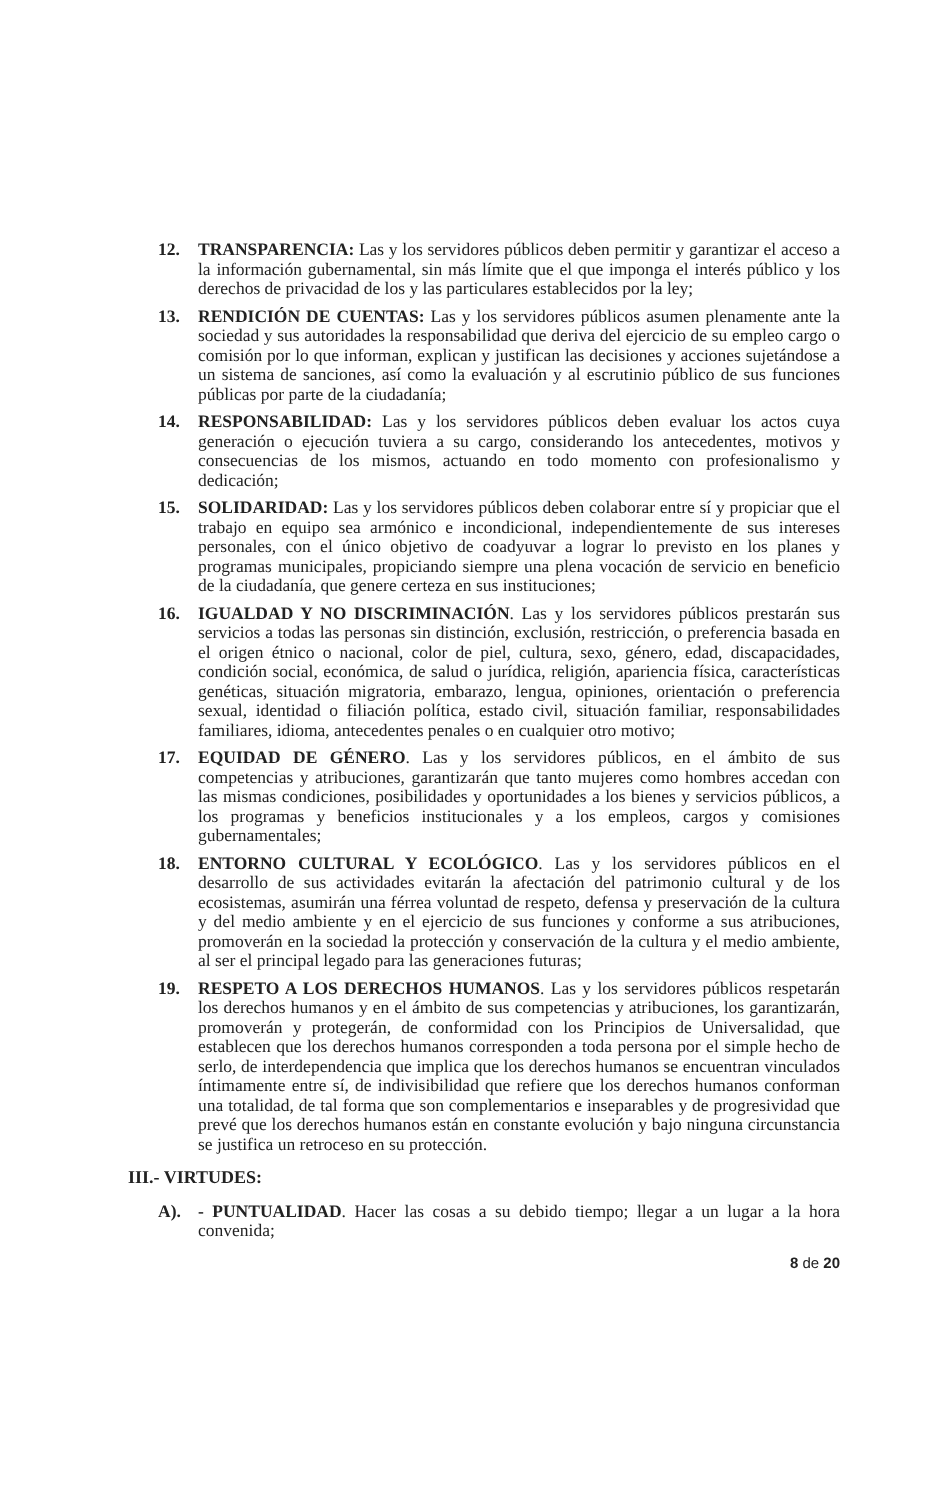12. TRANSPARENCIA: Las y los servidores públicos deben permitir y garantizar el acceso a la información gubernamental, sin más límite que el que imponga el interés público y los derechos de privacidad de los y las particulares establecidos por la ley;
13. RENDICIÓN DE CUENTAS: Las y los servidores públicos asumen plenamente ante la sociedad y sus autoridades la responsabilidad que deriva del ejercicio de su empleo cargo o comisión por lo que informan, explican y justifican las decisiones y acciones sujetándose a un sistema de sanciones, así como la evaluación y al escrutinio público de sus funciones públicas por parte de la ciudadanía;
14. RESPONSABILIDAD: Las y los servidores públicos deben evaluar los actos cuya generación o ejecución tuviera a su cargo, considerando los antecedentes, motivos y consecuencias de los mismos, actuando en todo momento con profesionalismo y dedicación;
15. SOLIDARIDAD: Las y los servidores públicos deben colaborar entre sí y propiciar que el trabajo en equipo sea armónico e incondicional, independientemente de sus intereses personales, con el único objetivo de coadyuvar a lograr lo previsto en los planes y programas municipales, propiciando siempre una plena vocación de servicio en beneficio de la ciudadanía, que genere certeza en sus instituciones;
16. IGUALDAD Y NO DISCRIMINACIÓN. Las y los servidores públicos prestarán sus servicios a todas las personas sin distinción, exclusión, restricción, o preferencia basada en el origen étnico o nacional, color de piel, cultura, sexo, género, edad, discapacidades, condición social, económica, de salud o jurídica, religión, apariencia física, características genéticas, situación migratoria, embarazo, lengua, opiniones, orientación o preferencia sexual, identidad o filiación política, estado civil, situación familiar, responsabilidades familiares, idioma, antecedentes penales o en cualquier otro motivo;
17. EQUIDAD DE GÉNERO. Las y los servidores públicos, en el ámbito de sus competencias y atribuciones, garantizarán que tanto mujeres como hombres accedan con las mismas condiciones, posibilidades y oportunidades a los bienes y servicios públicos, a los programas y beneficios institucionales y a los empleos, cargos y comisiones gubernamentales;
18. ENTORNO CULTURAL Y ECOLÓGICO. Las y los servidores públicos en el desarrollo de sus actividades evitarán la afectación del patrimonio cultural y de los ecosistemas, asumirán una férrea voluntad de respeto, defensa y preservación de la cultura y del medio ambiente y en el ejercicio de sus funciones y conforme a sus atribuciones, promoverán en la sociedad la protección y conservación de la cultura y el medio ambiente, al ser el principal legado para las generaciones futuras;
19. RESPETO A LOS DERECHOS HUMANOS. Las y los servidores públicos respetarán los derechos humanos y en el ámbito de sus competencias y atribuciones, los garantizarán, promoverán y protegerán, de conformidad con los Principios de Universalidad, que establecen que los derechos humanos corresponden a toda persona por el simple hecho de serlo, de interdependencia que implica que los derechos humanos se encuentran vinculados íntimamente entre sí, de indivisibilidad que refiere que los derechos humanos conforman una totalidad, de tal forma que son complementarios e inseparables y de progresividad que prevé que los derechos humanos están en constante evolución y bajo ninguna circunstancia se justifica un retroceso en su protección.
III.- VIRTUDES:
A). - PUNTUALIDAD. Hacer las cosas a su debido tiempo; llegar a un lugar a la hora convenida;
8 de 20